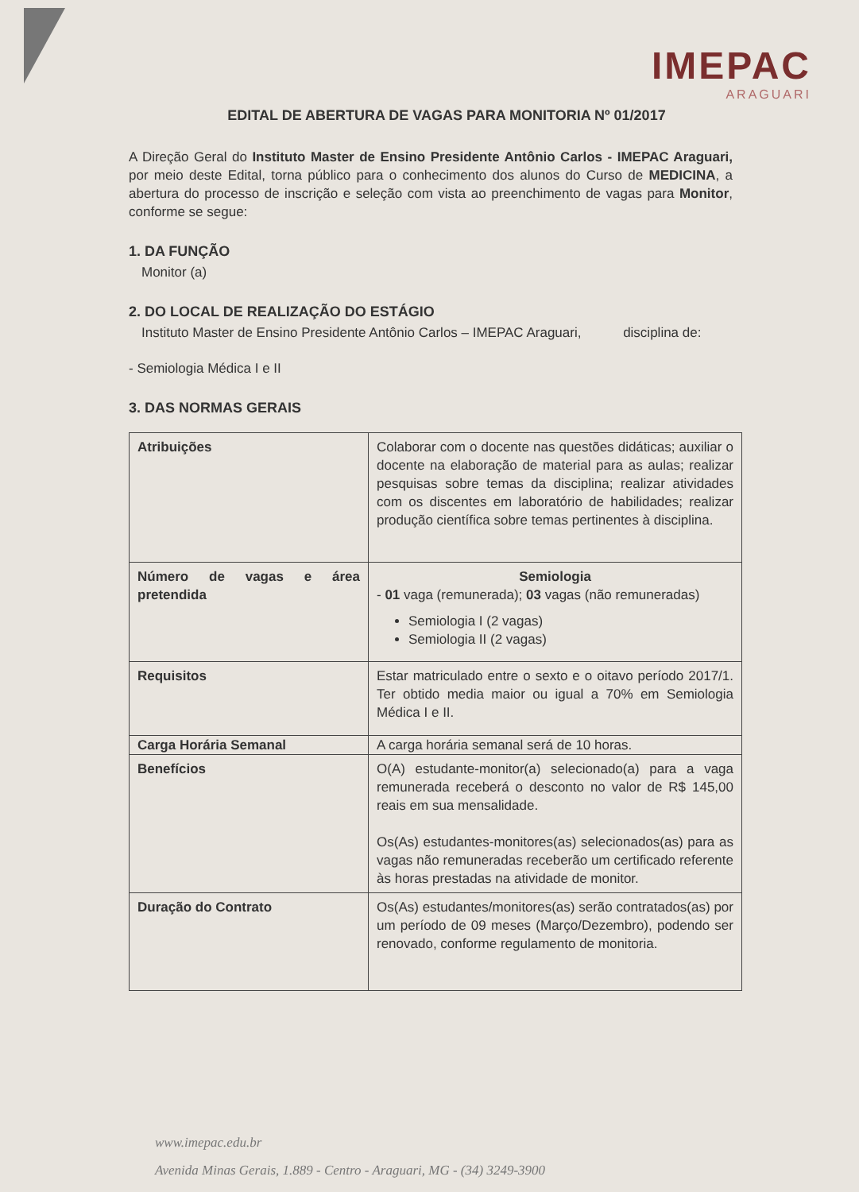IMEPAC
ARAGUARI
EDITAL DE ABERTURA DE VAGAS PARA MONITORIA Nº 01/2017
A Direção Geral do Instituto Master de Ensino Presidente Antônio Carlos - IMEPAC Araguari, por meio deste Edital, torna público para o conhecimento dos alunos do Curso de MEDICINA, a abertura do processo de inscrição e seleção com vista ao preenchimento de vagas para Monitor, conforme se segue:
1. DA FUNÇÃO
Monitor (a)
2. DO LOCAL DE REALIZAÇÃO DO ESTÁGIO
Instituto Master de Ensino Presidente Antônio Carlos – IMEPAC Araguari, disciplina de:
- Semiologia Médica I e II
3. DAS NORMAS GERAIS
| Atribuições | Colaborar com o docente nas questões didáticas; auxiliar o docente na elaboração de material para as aulas; realizar pesquisas sobre temas da disciplina; realizar atividades com os discentes em laboratório de habilidades; realizar produção científica sobre temas pertinentes à disciplina. |
| Número de vagas e área pretendida | Semiologia - 01 vaga (remunerada); 03 vagas (não remuneradas) Semiologia I (2 vagas) Semiologia II (2 vagas) |
| Requisitos | Estar matriculado entre o sexto e o oitavo período 2017/1. Ter obtido media maior ou igual a 70% em Semiologia Médica I e II. |
| Carga Horária Semanal | A carga horária semanal será de 10 horas. |
| Benefícios | O(A) estudante-monitor(a) selecionado(a) para a vaga remunerada receberá o desconto no valor de R$ 145,00 reais em sua mensalidade. Os(As) estudantes-monitores(as) selecionados(as) para as vagas não remuneradas receberão um certificado referente às horas prestadas na atividade de monitor. |
| Duração do Contrato | Os(As) estudantes/monitores(as) serão contratados(as) por um período de 09 meses (Março/Dezembro), podendo ser renovado, conforme regulamento de monitoria. |
www.imepac.edu.br
Avenida Minas Gerais, 1.889 - Centro - Araguari, MG - (34) 3249-3900